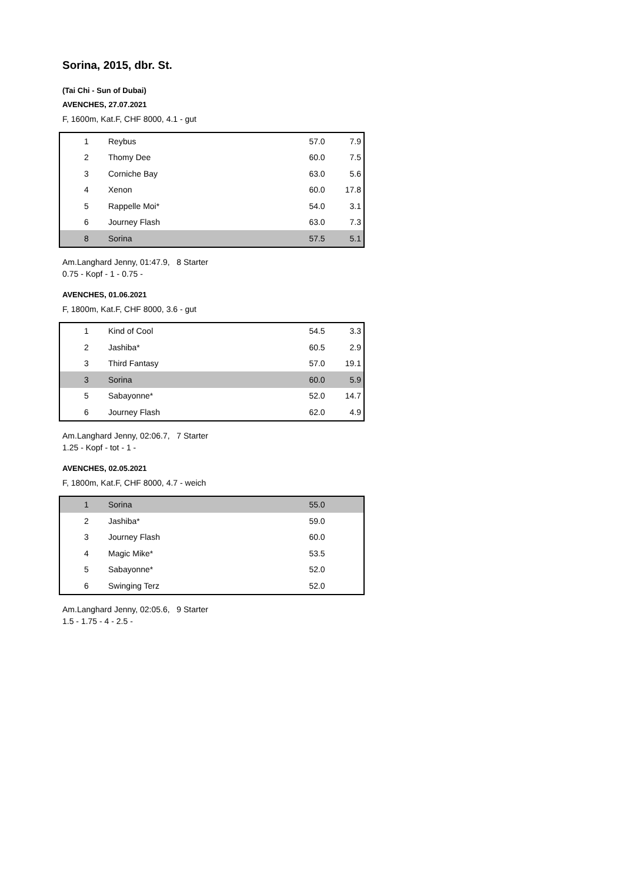Sorina, 2015, dbr. St.
(Tai Chi - Sun of Dubai)
AVENCHES, 27.07.2021
F, 1600m, Kat.F, CHF 8000, 4.1 - gut
| 1 | Reybus | 57.0 | 7.9 |
| 2 | Thomy Dee | 60.0 | 7.5 |
| 3 | Corniche Bay | 63.0 | 5.6 |
| 4 | Xenon | 60.0 | 17.8 |
| 5 | Rappelle Moi* | 54.0 | 3.1 |
| 6 | Journey Flash | 63.0 | 7.3 |
| 8 | Sorina | 57.5 | 5.1 |
Am.Langhard Jenny, 01:47.9, 8 Starter
0.75 - Kopf - 1 - 0.75 -
AVENCHES, 01.06.2021
F, 1800m, Kat.F, CHF 8000, 3.6 - gut
| 1 | Kind of Cool | 54.5 | 3.3 |
| 2 | Jashiba* | 60.5 | 2.9 |
| 3 | Third Fantasy | 57.0 | 19.1 |
| 3 | Sorina | 60.0 | 5.9 |
| 5 | Sabayonne* | 52.0 | 14.7 |
| 6 | Journey Flash | 62.0 | 4.9 |
Am.Langhard Jenny, 02:06.7, 7 Starter
1.25 - Kopf - tot - 1 -
AVENCHES, 02.05.2021
F, 1800m, Kat.F, CHF 8000, 4.7 - weich
| 1 | Sorina | 55.0 | |
| 2 | Jashiba* | 59.0 | |
| 3 | Journey Flash | 60.0 | |
| 4 | Magic Mike* | 53.5 | |
| 5 | Sabayonne* | 52.0 | |
| 6 | Swinging Terz | 52.0 | |
Am.Langhard Jenny, 02:05.6, 9 Starter
1.5 - 1.75 - 4 - 2.5 -